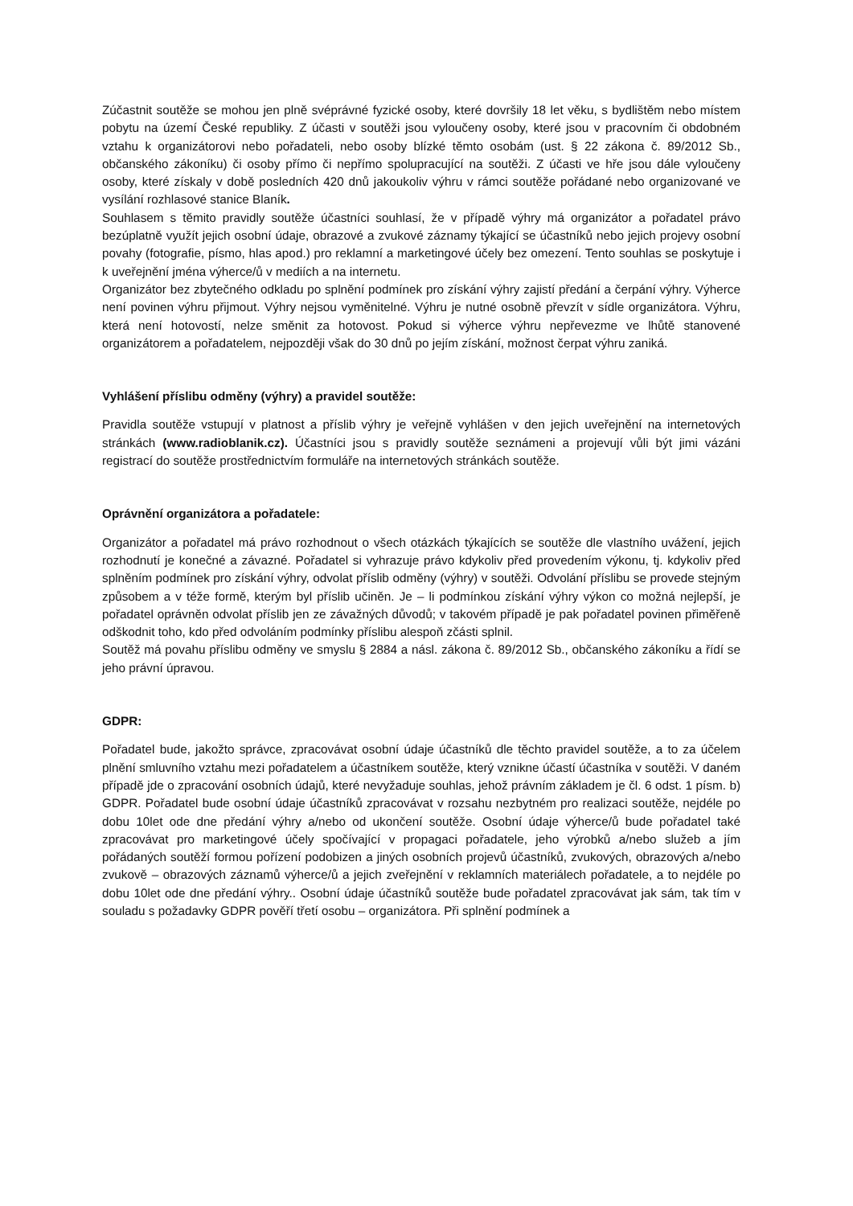Zúčastnit soutěže se mohou jen plně svéprávné fyzické osoby, které dovršily 18 let věku, s bydlištěm nebo místem pobytu na území České republiky. Z účasti v soutěži jsou vyloučeny osoby, které jsou v pracovním či obdobném vztahu k organizátorovi nebo pořadateli, nebo osoby blízké těmto osobám (ust. § 22 zákona č. 89/2012 Sb., občanského zákoníku) či osoby přímo či nepřímo spolupracující na soutěži. Z účasti ve hře jsou dále vyloučeny osoby, které získaly v době posledních 420 dnů jakoukoliv výhru v rámci soutěže pořádané nebo organizované ve vysílání rozhlasové stanice Blaník.
Souhlasem s těmito pravidly soutěže účastníci souhlasí, že v případě výhry má organizátor a pořadatel právo bezúplatně využít jejich osobní údaje, obrazové a zvukové záznamy týkající se účastníků nebo jejich projevy osobní povahy (fotografie, písmo, hlas apod.) pro reklamní a marketingové účely bez omezení. Tento souhlas se poskytuje i k uveřejnění jména výherce/ů v mediích a na internetu.
Organizátor bez zbytečného odkladu po splnění podmínek pro získání výhry zajistí předání a čerpání výhry. Výherce není povinen výhru přijmout. Výhry nejsou vyměnitelné. Výhru je nutné osobně převzít v sídle organizátora. Výhru, která není hotovostí, nelze směnit za hotovost. Pokud si výherce výhru nepřevezme ve lhůtě stanovené organizátorem a pořadatelem, nejpozději však do 30 dnů po jejím získání, možnost čerpat výhru zaniká.
Vyhlášení příslibu odměny (výhry) a pravidel soutěže:
Pravidla soutěže vstupují v platnost a příslib výhry je veřejně vyhlášen v den jejich uveřejnění na internetových stránkách (www.radioblanik.cz). Účastníci jsou s pravidly soutěže seznámeni a projevují vůli být jimi vázáni registrací do soutěže prostřednictvím formuláře na internetových stránkách soutěže.
Oprávnění organizátora a pořadatele:
Organizátor a pořadatel má právo rozhodnout o všech otázkách týkajících se soutěže dle vlastního uvážení, jejich rozhodnutí je konečné a závazné. Pořadatel si vyhrazuje právo kdykoliv před provedením výkonu, tj. kdykoliv před splněním podmínek pro získání výhry, odvolat příslib odměny (výhry) v soutěži. Odvolání příslibu se provede stejným způsobem a v téže formě, kterým byl příslib učiněn. Je – li podmínkou získání výhry výkon co možná nejlepší, je pořadatel oprávněn odvolat příslib jen ze závažných důvodů; v takovém případě je pak pořadatel povinen přiměřeně odškodnit toho, kdo před odvoláním podmínky příslibu alespoň zčásti splnil.
Soutěž má povahu příslibu odměny ve smyslu § 2884 a násl. zákona č. 89/2012 Sb., občanského zákoníku a řídí se jeho právní úpravou.
GDPR:
Pořadatel bude, jakožto správce, zpracovávat osobní údaje účastníků dle těchto pravidel soutěže, a to za účelem plnění smluvního vztahu mezi pořadatelem a účastníkem soutěže, který vznikne účastí účastníka v soutěži. V daném případě jde o zpracování osobních údajů, které nevyžaduje souhlas, jehož právním základem je čl. 6 odst. 1 písm. b) GDPR. Pořadatel bude osobní údaje účastníků zpracovávat v rozsahu nezbytném pro realizaci soutěže, nejdéle po dobu 10let ode dne předání výhry a/nebo od ukončení soutěže. Osobní údaje výherce/ů bude pořadatel také zpracovávat pro marketingové účely spočívající v propagaci pořadatele, jeho výrobků a/nebo služeb a jím pořádaných soutěží formou pořízení podobizen a jiných osobních projevů účastníků, zvukových, obrazových a/nebo zvukově – obrazových záznamů výherce/ů a jejich zveřejnění v reklamních materiálech pořadatele, a to nejdéle po dobu 10let ode dne předání výhry.. Osobní údaje účastníků soutěže bude pořadatel zpracovávat jak sám, tak tím v souladu s požadavky GDPR pověří třetí osobu – organizátora. Při splnění podmínek a